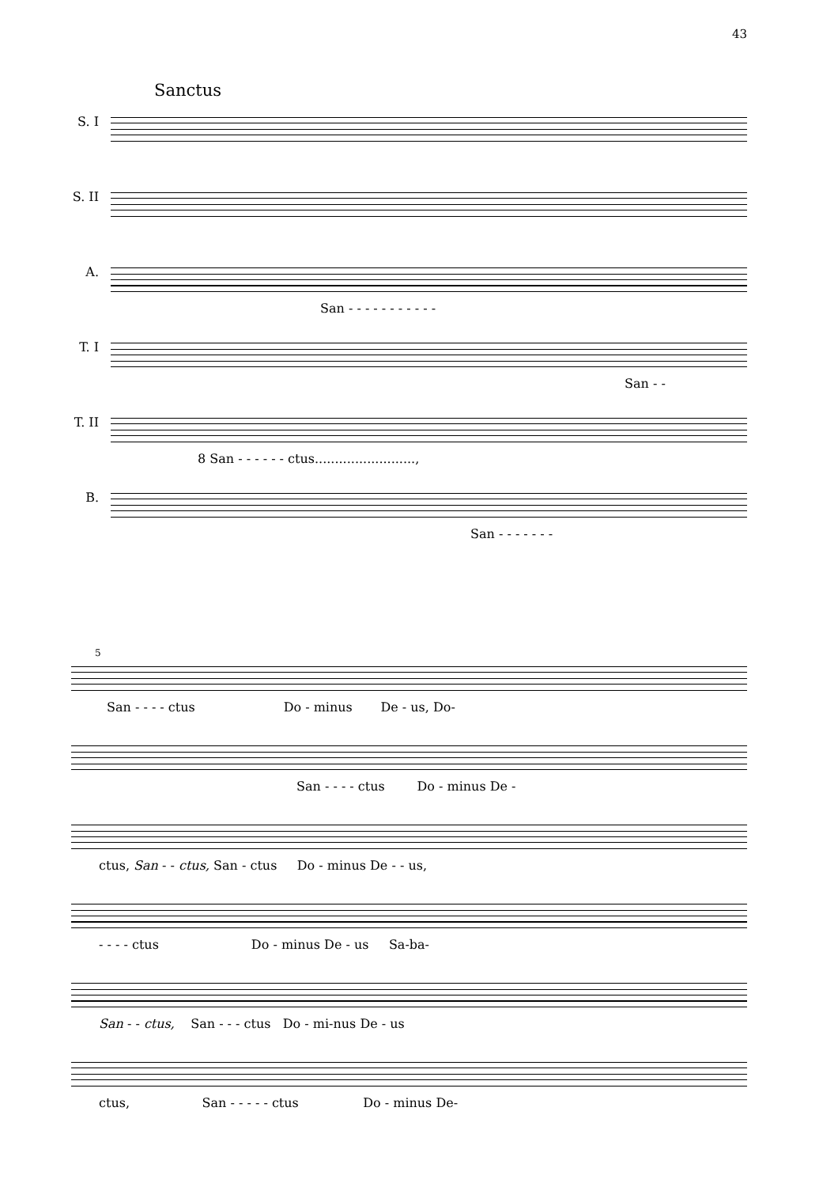43
Sanctus
S. I
S. II
A.
San - - - - - - - - - - -
T. I
San - -
T. II
8 San - - - - - - ctus.........................,
B.
San - - - - - - -
5
San - - - - ctus Do - minus De - us, Do-
San - - - - ctus Do - minus De -
ctus, San - - ctus, San - ctus Do - minus De - - us,
- - - - ctus Do - minus De - us Sa-ba-
San - - ctus, San - - - ctus Do - mi-nus De - us
ctus, San - - - - - ctus Do - minus De-